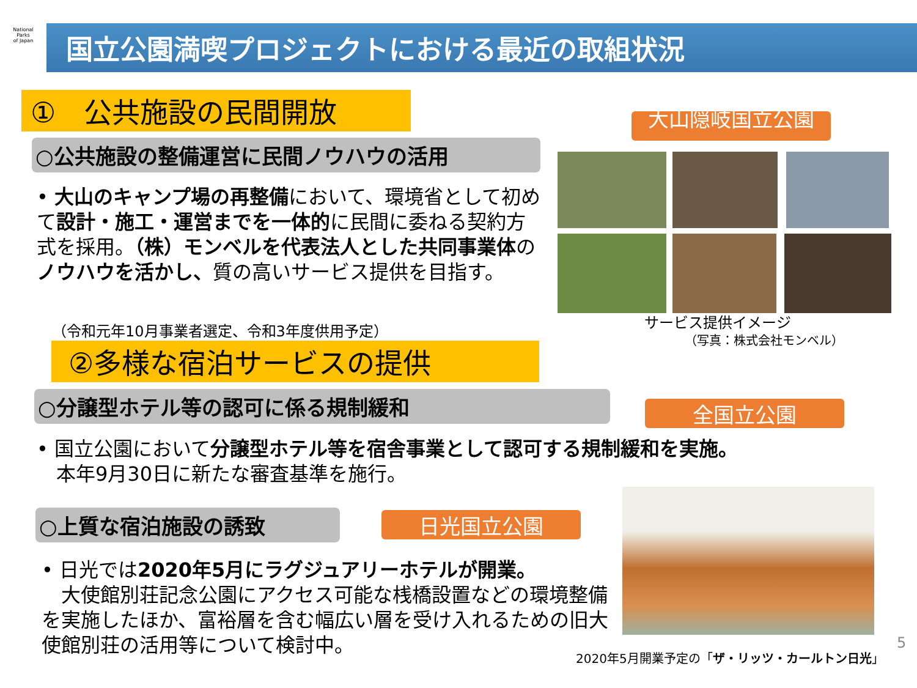National
Parks
of Japan
国立公園満喫プロジェクトにおける最近の取組状況
①　公共施設の民間開放
○公共施設の整備運営に民間ノウハウの活用
• 大山のキャンプ場の再整備において、環境省として初めて設計・施工・運営までを一体的に民間に委ねる契約方式を採用。（株）モンベルを代表法人とした共同事業体のノウハウを活かし、質の高いサービス提供を目指す。
（令和元年10月事業者選定、令和3年度供用予定）
②多様な宿泊サービスの提供
○分譲型ホテル等の認可に係る規制緩和
• 国立公園において分譲型ホテル等を宿舎事業として認可する規制緩和を実施。
　本年9月30日に新たな審査基準を施行。
○上質な宿泊施設の誘致 日光国立公園
• 日光では2020年5月にラグジュアリーホテルが開業。
　大使館別荘記念公園にアクセス可能な桟橋設置などの環境整備を実施したほか、富裕層を含む幅広い層を受け入れるための旧大使館別荘の活用等について検討中。
大山隠岐国立公園
サービス提供イメージ
（写真：株式会社モンベル）
全国立公園
2020年5月開業予定の「ザ・リッツ・カールトン日光」
5